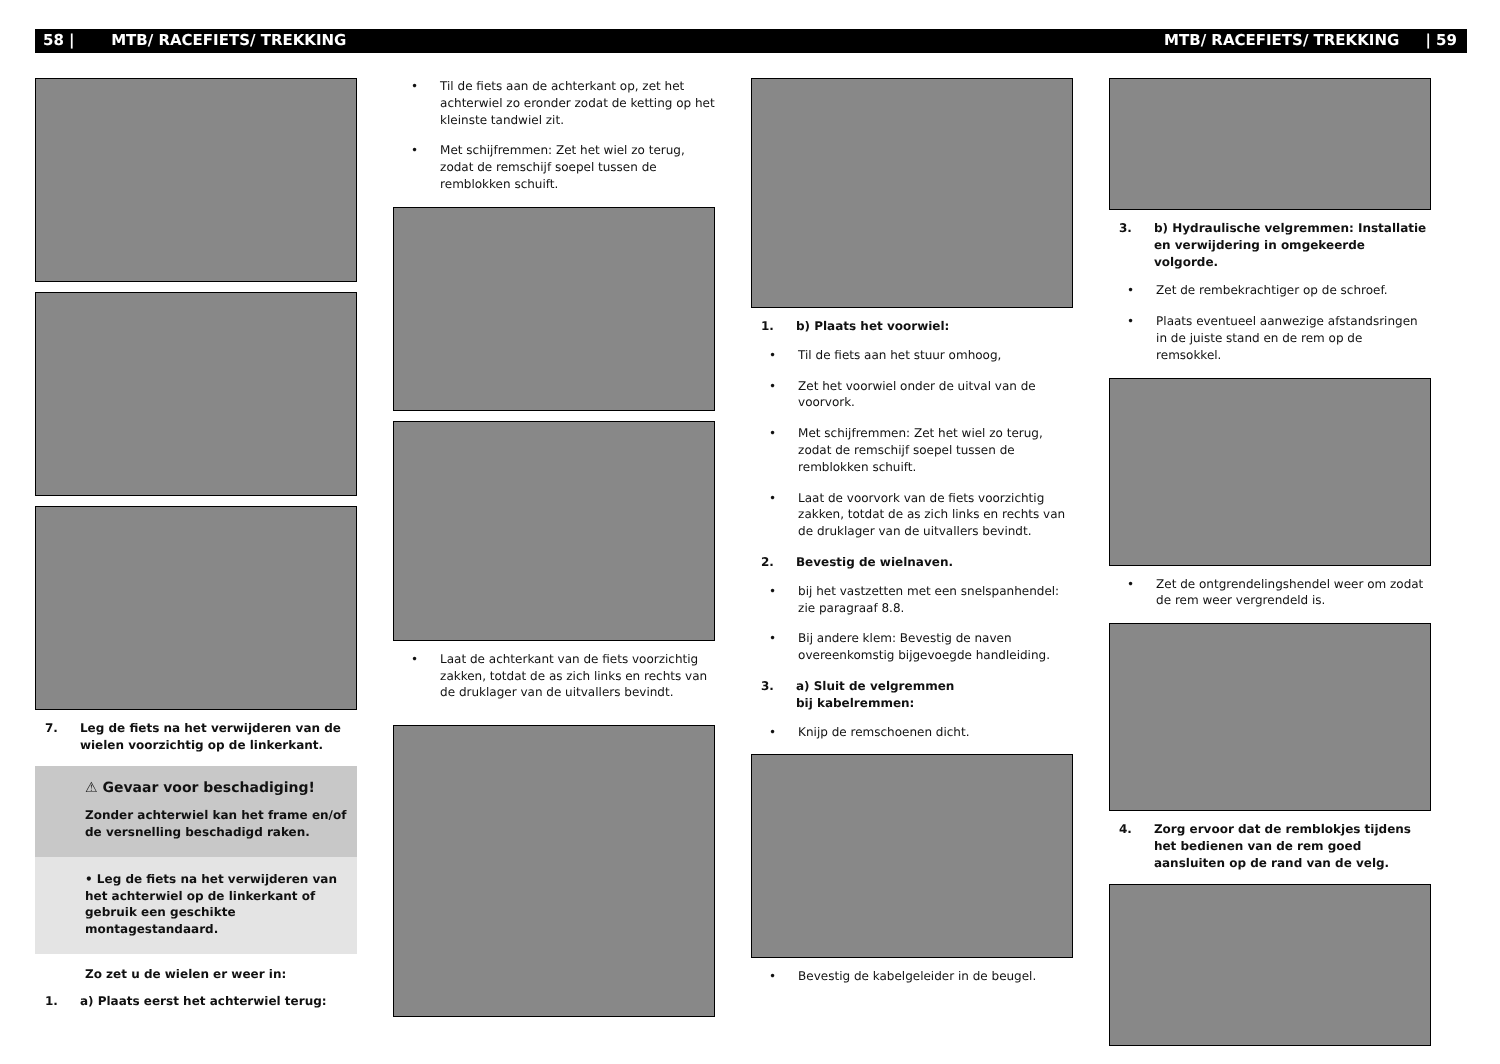58 | MTB/ RACEFIETS/ TREKKING MTB/ RACEFIETS/ TREKKING | 59
7. Leg de fiets na het verwijderen van de wielen voorzichtig op de linkerkant.
⚠ Gevaar voor beschadiging!
Zonder achterwiel kan het frame en/of de versnelling beschadigd raken.
• Leg de fiets na het verwijderen van het achterwiel op de linkerkant of gebruik een geschikte montagestandaard.
Zo zet u de wielen er weer in:
1. a) Plaats eerst het achterwiel terug:
• Til de fiets aan de achterkant op, zet het achterwiel zo eronder zodat de ketting op het kleinste tandwiel zit.
• Met schijfremmen: Zet het wiel zo terug, zodat de remschijf soepel tussen de remblokken schuift.
• Laat de achterkant van de fiets voorzichtig zakken, totdat de as zich links en rechts van de druklager van de uitvallers bevindt.
1. b) Plaats het voorwiel:
• Til de fiets aan het stuur omhoog,
• Zet het voorwiel onder de uitval van de voorvork.
• Met schijfremmen: Zet het wiel zo terug, zodat de remschijf soepel tussen de remblokken schuift.
• Laat de voorvork van de fiets voorzichtig zakken, totdat de as zich links en rechts van de druklager van de uitvallers bevindt.
2. Bevestig de wielnaven.
• bij het vastzetten met een snelspanhendel: zie paragraaf 8.8.
• Bij andere klem: Bevestig de naven overeenkomstig bijgevoegde handleiding.
3. a) Sluit de velgremmen
bij kabelremmen:
• Knijp de remschoenen dicht.
• Bevestig de kabelgeleider in de beugel.
3. b) Hydraulische velgremmen: Installatie en verwijdering in omgekeerde volgorde.
• Zet de rembekrachtiger op de schroef.
• Plaats eventueel aanwezige afstandsringen in de juiste stand en de rem op de remsokkel.
• Zet de ontgrendelingshendel weer om zodat de rem weer vergrendeld is.
4. Zorg ervoor dat de remblokjes tijdens het bedienen van de rem goed aansluiten op de rand van de velg.